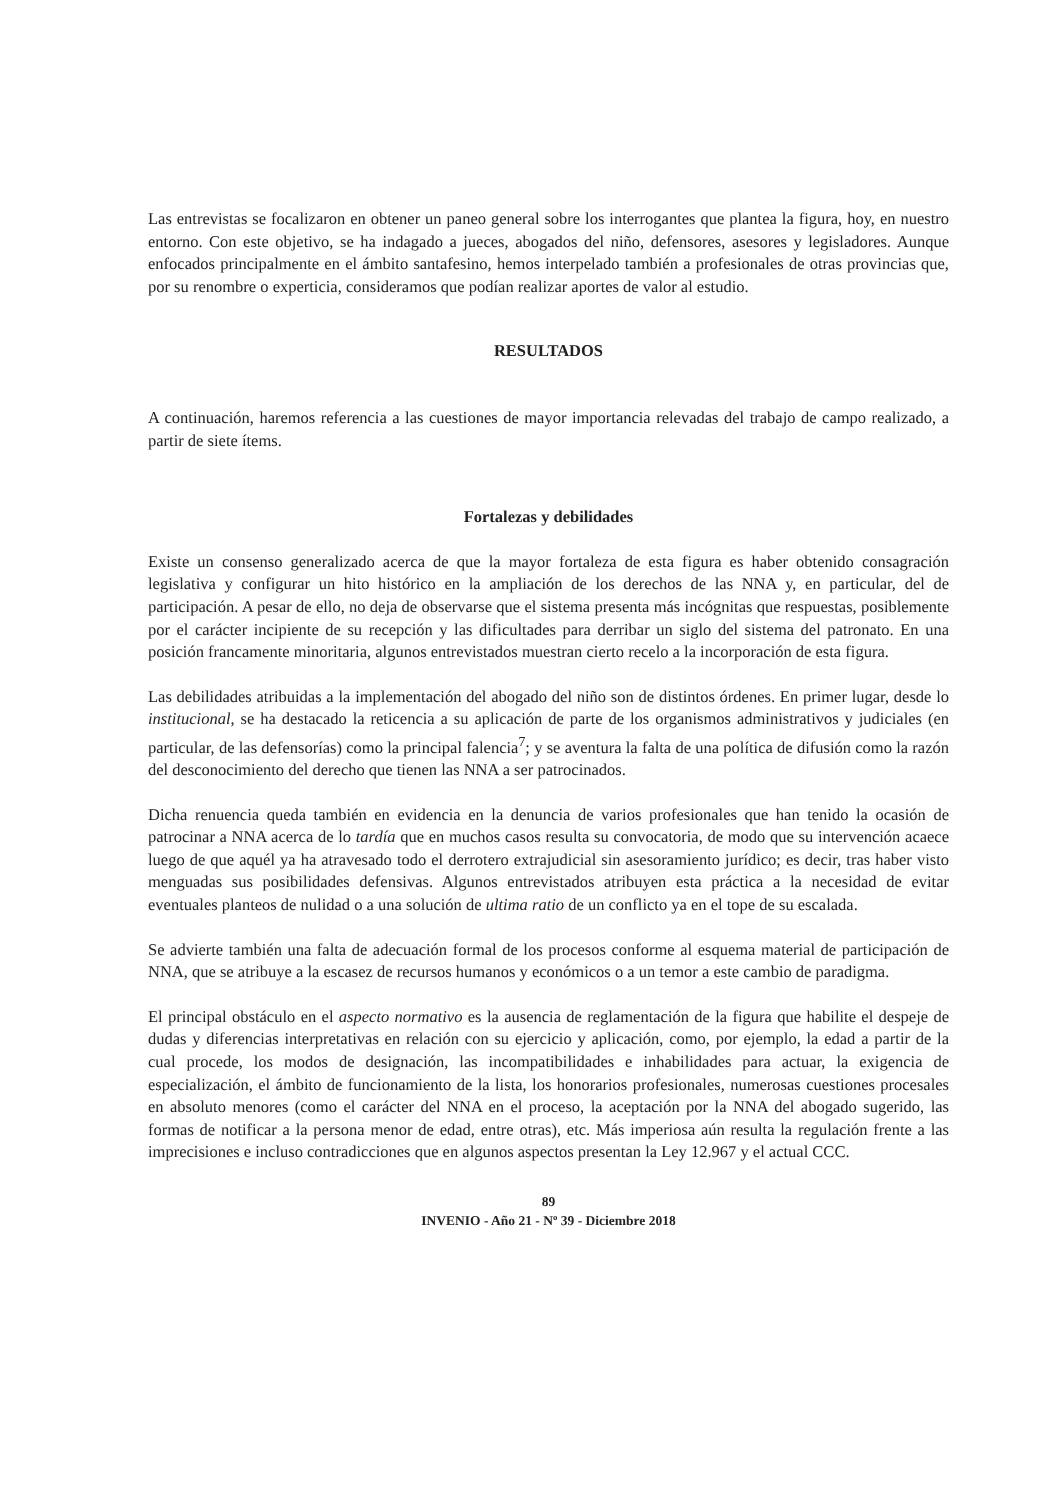Las entrevistas se focalizaron en obtener un paneo general sobre los interrogantes que plantea la figura, hoy, en nuestro entorno. Con este objetivo, se ha indagado a jueces, abogados del niño, defensores, asesores y legisladores. Aunque enfocados principalmente en el ámbito santafesino, hemos interpelado también a profesionales de otras provincias que, por su renombre o experticia, consideramos que podían realizar aportes de valor al estudio.
RESULTADOS
A continuación, haremos referencia a las cuestiones de mayor importancia relevadas del trabajo de campo realizado, a partir de siete ítems.
Fortalezas y debilidades
Existe un consenso generalizado acerca de que la mayor fortaleza de esta figura es haber obtenido consagración legislativa y configurar un hito histórico en la ampliación de los derechos de las NNA y, en particular, del de participación. A pesar de ello, no deja de observarse que el sistema presenta más incógnitas que respuestas, posiblemente por el carácter incipiente de su recepción y las dificultades para derribar un siglo del sistema del patronato. En una posición francamente minoritaria, algunos entrevistados muestran cierto recelo a la incorporación de esta figura.
Las debilidades atribuidas a la implementación del abogado del niño son de distintos órdenes. En primer lugar, desde lo institucional, se ha destacado la reticencia a su aplicación de parte de los organismos administrativos y judiciales (en particular, de las defensorías) como la principal falencia<sup>7</sup>; y se aventura la falta de una política de difusión como la razón del desconocimiento del derecho que tienen las NNA a ser patrocinados.
Dicha renuencia queda también en evidencia en la denuncia de varios profesionales que han tenido la ocasión de patrocinar a NNA acerca de lo tardía que en muchos casos resulta su convocatoria, de modo que su intervención acaece luego de que aquél ya ha atravesado todo el derrotero extrajudicial sin asesoramiento jurídico; es decir, tras haber visto menguadas sus posibilidades defensivas. Algunos entrevistados atribuyen esta práctica a la necesidad de evitar eventuales planteos de nulidad o a una solución de ultima ratio de un conflicto ya en el tope de su escalada.
Se advierte también una falta de adecuación formal de los procesos conforme al esquema material de participación de NNA, que se atribuye a la escasez de recursos humanos y económicos o a un temor a este cambio de paradigma.
El principal obstáculo en el aspecto normativo es la ausencia de reglamentación de la figura que habilite el despeje de dudas y diferencias interpretativas en relación con su ejercicio y aplicación, como, por ejemplo, la edad a partir de la cual procede, los modos de designación, las incompatibilidades e inhabilidades para actuar, la exigencia de especialización, el ámbito de funcionamiento de la lista, los honorarios profesionales, numerosas cuestiones procesales en absoluto menores (como el carácter del NNA en el proceso, la aceptación por la NNA del abogado sugerido, las formas de notificar a la persona menor de edad, entre otras), etc. Más imperiosa aún resulta la regulación frente a las imprecisiones e incluso contradicciones que en algunos aspectos presentan la Ley 12.967 y el actual CCC.
89
INVENIO - Año 21 - Nº 39 - Diciembre 2018